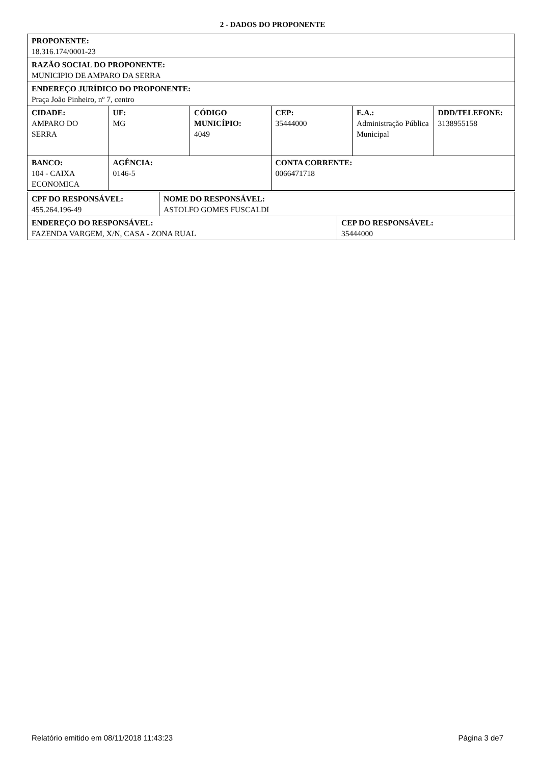2 - DADOS DO PROPONENTE
| PROPONENTE: 18.316.174/0001-23 | | | | | |
| RAZÃO SOCIAL DO PROPONENTE: MUNICIPIO DE AMPARO DA SERRA | | | | | |
| ENDEREÇO JURÍDICO DO PROPONENTE: Praça João Pinheiro, nº 7, centro | | | | | |
| CIDADE: AMPARO DO SERRA | UF: MG | CÓDIGO MUNICÍPIO: 4049 | CEP: 35444000 | E.A.: Administração Pública Municipal | DDD/TELEFONE: 3138955158 |
| BANCO: 104 - CAIXA ECONOMICA | AGÊNCIA: 0146-5 | | CONTA CORRENTE: 0066471718 | | |
| CPF DO RESPONSÁVEL: 455.264.196-49 | NOME DO RESPONSÁVEL: ASTOLFO GOMES FUSCALDI | |
| ENDEREÇO DO RESPONSÁVEL: FAZENDA VARGEM, X/N, CASA - ZONA RUAL | | CEP DO RESPONSÁVEL: 35444000 |
Relatório emitido em 08/11/2018 11:43:23 Página 3 de7